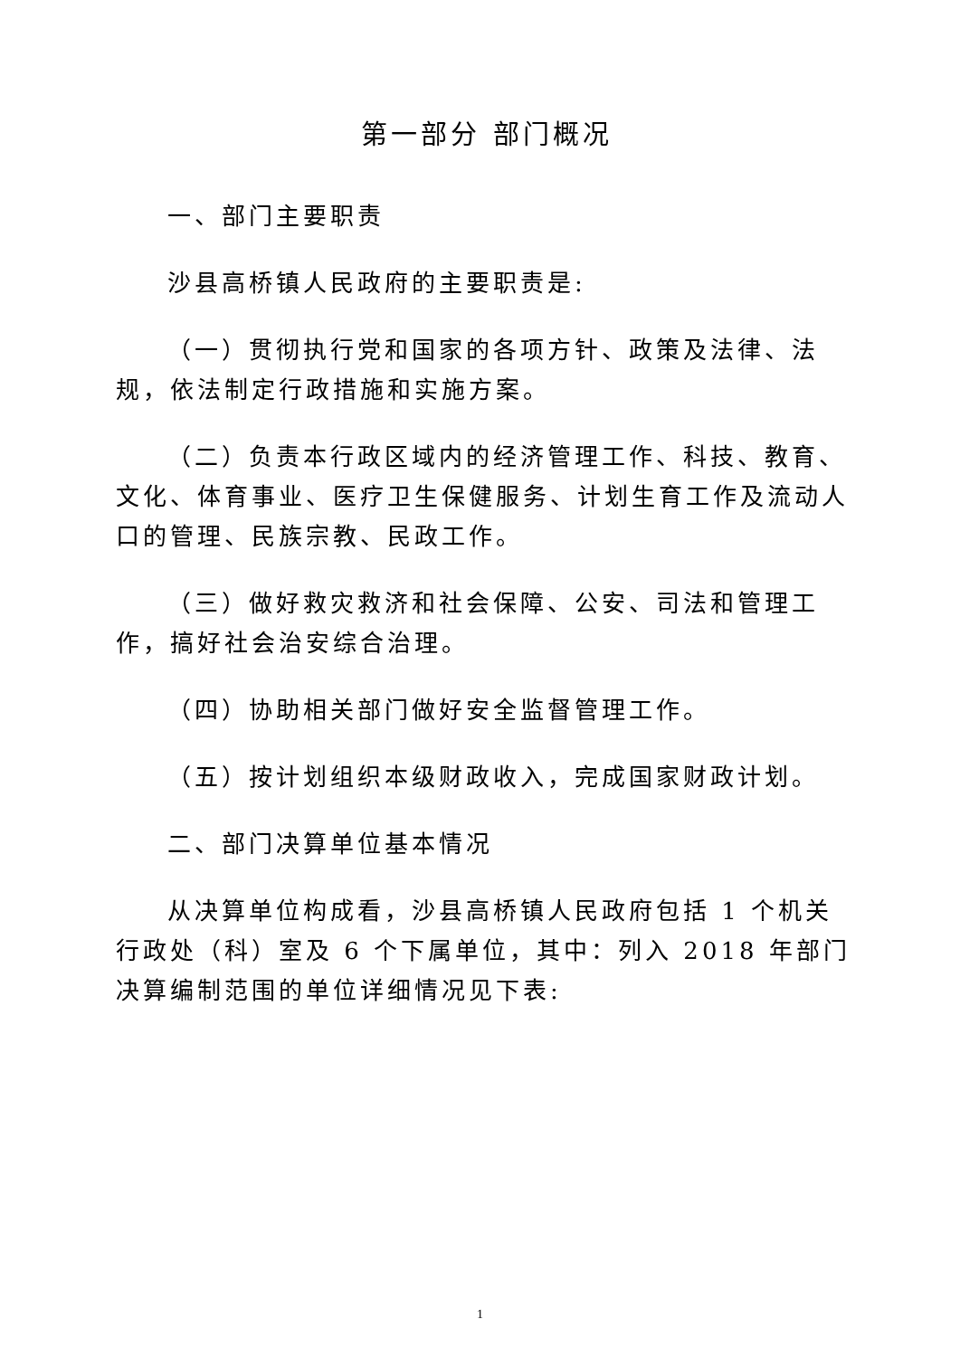第一部分 部门概况
一、部门主要职责
沙县高桥镇人民政府的主要职责是:
（一）贯彻执行党和国家的各项方针、政策及法律、法规，依法制定行政措施和实施方案。
（二）负责本行政区域内的经济管理工作、科技、教育、文化、体育事业、医疗卫生保健服务、计划生育工作及流动人口的管理、民族宗教、民政工作。
（三）做好救灾救济和社会保障、公安、司法和管理工作，搞好社会治安综合治理。
（四）协助相关部门做好安全监督管理工作。
（五）按计划组织本级财政收入，完成国家财政计划。
二、部门决算单位基本情况
从决算单位构成看，沙县高桥镇人民政府包括 1 个机关行政处（科）室及 6 个下属单位，其中：列入 2018 年部门决算编制范围的单位详细情况见下表:
1